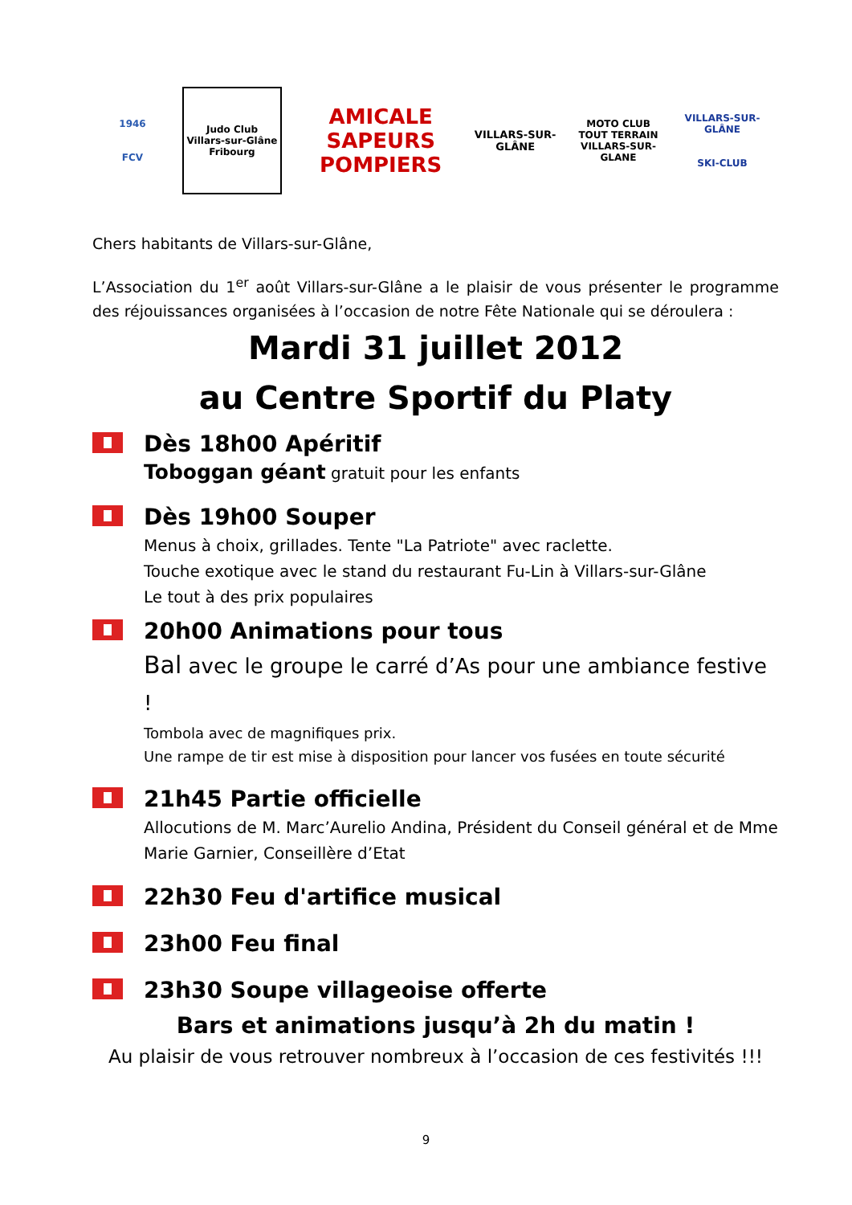1946
FCV
Judo Club
Villars-sur-Glâne
Fribourg
AMICALE
SAPEURS POMPIERS
VILLARS-SUR-GLÂNE
MOTO CLUB TOUT TERRAIN
VILLARS-SUR-GLANE
VILLARS-SUR-GLÂNE
SKI-CLUB
Chers habitants de Villars-sur-Glâne,
L’Association du 1<sup>er</sup> août Villars-sur-Glâne a le plaisir de vous présenter le programme des réjouissances organisées à l’occasion de notre Fête Nationale qui se déroulera :
Mardi 31 juillet 2012
au Centre Sportif du Platy
Dès 18h00 Apéritif
Toboggan géant gratuit pour les enfants
Dès 19h00 Souper
Menus à choix, grillades. Tente "La Patriote" avec raclette.
Touche exotique avec le stand du restaurant Fu-Lin à Villars-sur-Glâne
Le tout à des prix populaires
20h00 Animations pour tous
Bal avec le groupe le carré d’As pour une ambiance festive !
Tombola avec de magnifiques prix.
Une rampe de tir est mise à disposition pour lancer vos fusées en toute sécurité
21h45 Partie officielle
Allocutions de M. Marc’Aurelio Andina, Président du Conseil général et de Mme Marie Garnier, Conseillère d’Etat
22h30 Feu d'artifice musical
23h00 Feu final
23h30 Soupe villageoise offerte
Bars et animations jusqu’à 2h du matin !
Au plaisir de vous retrouver nombreux à l’occasion de ces festivités !!!
9